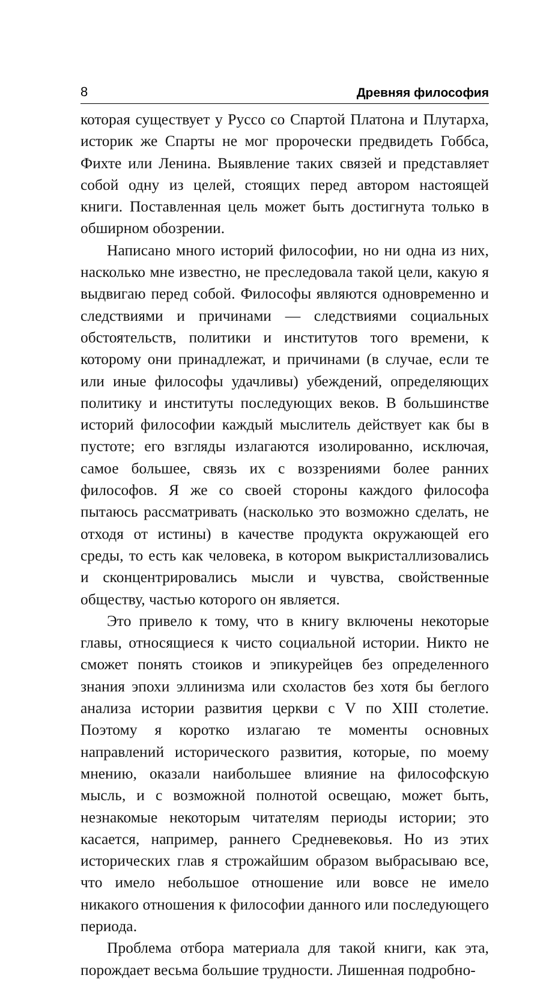8 Древняя философия
которая существует у Руссо со Спартой Платона и Плутарха, историк же Спарты не мог пророчески предвидеть Гоббса, Фихте или Ленина. Выявление таких связей и представляет собой одну из целей, стоящих перед автором настоящей книги. Поставленная цель может быть достигнута только в обширном обозрении.
Написано много историй философии, но ни одна из них, насколько мне известно, не преследовала такой цели, какую я выдвигаю перед собой. Философы являются одновременно и следствиями и причинами — следствиями социальных обстоятельств, политики и институтов того времени, к которому они принадлежат, и причинами (в случае, если те или иные философы удачливы) убеждений, определяющих политику и институты последующих веков. В большинстве историй философии каждый мыслитель действует как бы в пустоте; его взгляды излагаются изолированно, исключая, самое большее, связь их с воззрениями более ранних философов. Я же со своей стороны каждого философа пытаюсь рассматривать (насколько это возможно сделать, не отходя от истины) в качестве продукта окружающей его среды, то есть как человека, в котором выкристаллизовались и сконцентрировались мысли и чувства, свойственные обществу, частью которого он является.
Это привело к тому, что в книгу включены некоторые главы, относящиеся к чисто социальной истории. Никто не сможет понять стоиков и эпикурейцев без определенного знания эпохи эллинизма или схоластов без хотя бы беглого анализа истории развития церкви с V по XIII столетие. Поэтому я коротко излагаю те моменты основных направлений исторического развития, которые, по моему мнению, оказали наибольшее влияние на философскую мысль, и с возможной полнотой освещаю, может быть, незнакомые некоторым читателям периоды истории; это касается, например, раннего Средневековья. Но из этих исторических глав я строжайшим образом выбрасываю все, что имело небольшое отношение или вовсе не имело никакого отношения к философии данного или последующего периода.
Проблема отбора материала для такой книги, как эта, порождает весьма большие трудности. Лишенная подробно-